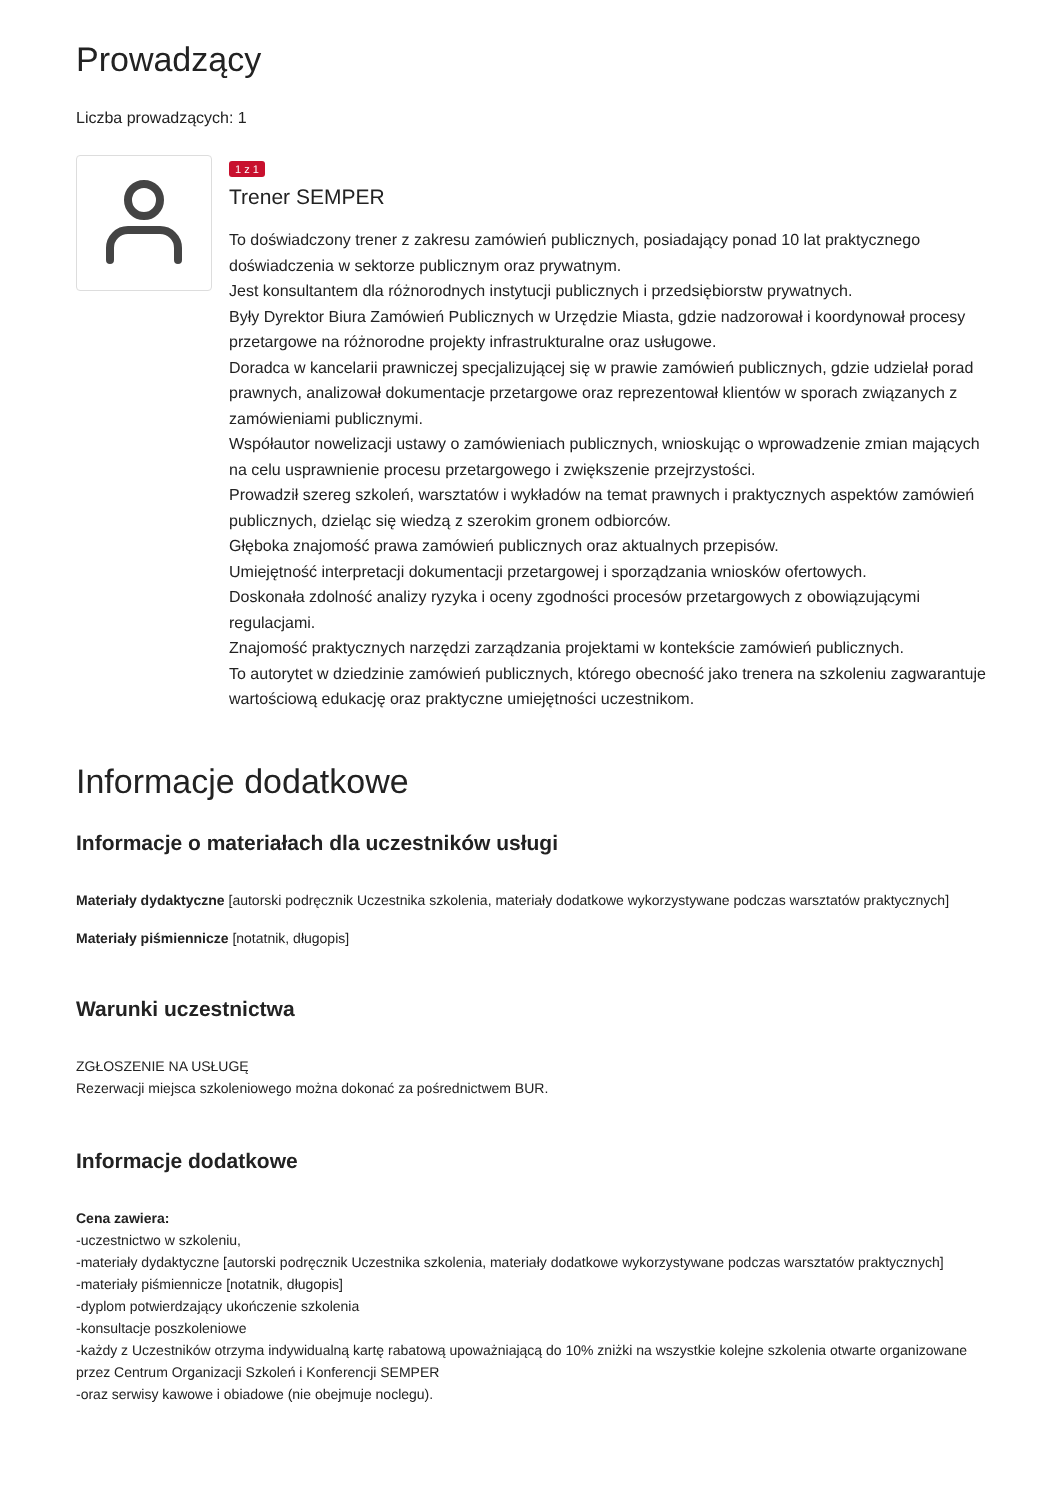Prowadzący
Liczba prowadzących: 1
1 z 1
Trener SEMPER
To doświadczony trener z zakresu zamówień publicznych, posiadający ponad 10 lat praktycznego doświadczenia w sektorze publicznym oraz prywatnym.
Jest konsultantem dla różnorodnych instytucji publicznych i przedsiębiorstw prywatnych.
Były Dyrektor Biura Zamówień Publicznych w Urzędzie Miasta, gdzie nadzorował i koordynował procesy przetargowe na różnorodne projekty infrastrukturalne oraz usługowe.
Doradca w kancelarii prawniczej specjalizującej się w prawie zamówień publicznych, gdzie udzielał porad prawnych, analizował dokumentacje przetargowe oraz reprezentował klientów w sporach związanych z zamówieniami publicznymi.
Współautor nowelizacji ustawy o zamówieniach publicznych, wnioskując o wprowadzenie zmian mających na celu usprawnienie procesu przetargowego i zwiększenie przejrzystości.
Prowadził szereg szkoleń, warsztatów i wykładów na temat prawnych i praktycznych aspektów zamówień publicznych, dzieląc się wiedzą z szerokim gronem odbiorców.
Głęboka znajomość prawa zamówień publicznych oraz aktualnych przepisów.
Umiejętność interpretacji dokumentacji przetargowej i sporządzania wniosków ofertowych.
Doskonała zdolność analizy ryzyka i oceny zgodności procesów przetargowych z obowiązującymi regulacjami.
Znajomość praktycznych narzędzi zarządzania projektami w kontekście zamówień publicznych.
To autorytet w dziedzinie zamówień publicznych, którego obecność jako trenera na szkoleniu zagwarantuje wartościową edukację oraz praktyczne umiejętności uczestnikom.
Informacje dodatkowe
Informacje o materiałach dla uczestników usługi
Materiały dydaktyczne [autorski podręcznik Uczestnika szkolenia, materiały dodatkowe wykorzystywane podczas warsztatów praktycznych]
Materiały piśmiennicze [notatnik, długopis]
Warunki uczestnictwa
ZGŁOSZENIE NA USŁUGĘ
Rezerwacji miejsca szkoleniowego można dokonać za pośrednictwem BUR.
Informacje dodatkowe
Cena zawiera:
-uczestnictwo w szkoleniu,
-materiały dydaktyczne [autorski podręcznik Uczestnika szkolenia, materiały dodatkowe wykorzystywane podczas warsztatów praktycznych]
-materiały piśmiennicze [notatnik, długopis]
-dyplom potwierdzający ukończenie szkolenia
-konsultacje poszkoleniowe
-każdy z Uczestników otrzyma indywidualną kartę rabatową upoważniającą do 10% zniżki na wszystkie kolejne szkolenia otwarte organizowane przez Centrum Organizacji Szkoleń i Konferencji SEMPER
-oraz serwisy kawowe i obiadowe (nie obejmuje noclegu).